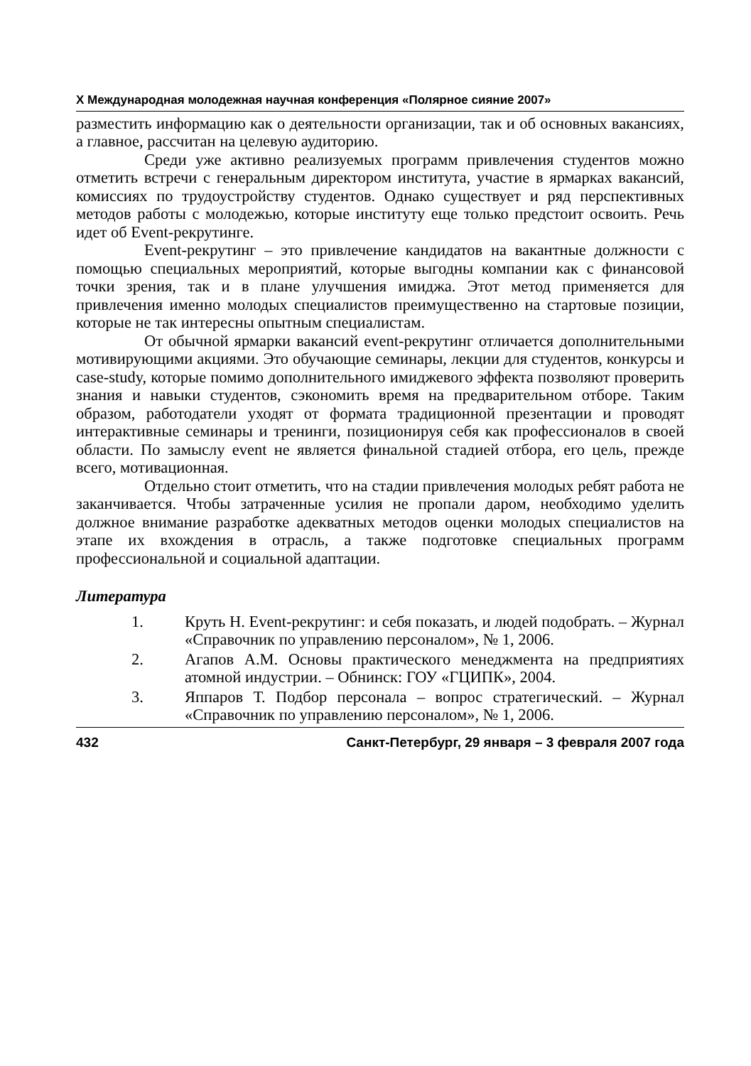X Международная молодежная научная конференция «Полярное сияние 2007»
разместить информацию как о деятельности организации, так и об основных вакансиях, а главное, рассчитан на целевую аудиторию.
Среди уже активно реализуемых программ привлечения студентов можно отметить встречи с генеральным директором института, участие в ярмарках вакансий, комиссиях по трудоустройству студентов. Однако существует и ряд перспективных методов работы с молодежью, которые институту еще только предстоит освоить. Речь идет об Event-рекрутинге.
Event-рекрутинг – это привлечение кандидатов на вакантные должности с помощью специальных мероприятий, которые выгодны компании как с финансовой точки зрения, так и в плане улучшения имиджа. Этот метод применяется для привлечения именно молодых специалистов преимущественно на стартовые позиции, которые не так интересны опытным специалистам.
От обычной ярмарки вакансий event-рекрутинг отличается дополнительными мотивирующими акциями. Это обучающие семинары, лекции для студентов, конкурсы и case-study, которые помимо дополнительного имиджевого эффекта позволяют проверить знания и навыки студентов, сэкономить время на предварительном отборе. Таким образом, работодатели уходят от формата традиционной презентации и проводят интерактивные семинары и тренинги, позиционируя себя как профессионалов в своей области. По замыслу event не является финальной стадией отбора, его цель, прежде всего, мотивационная.
Отдельно стоит отметить, что на стадии привлечения молодых ребят работа не заканчивается. Чтобы затраченные усилия не пропали даром, необходимо уделить должное внимание разработке адекватных методов оценки молодых специалистов на этапе их вхождения в отрасль, а также подготовке специальных программ профессиональной и социальной адаптации.
Литература
1. Круть Н. Event-рекрутинг: и себя показать, и людей подобрать. – Журнал «Справочник по управлению персоналом», № 1, 2006.
2. Агапов А.М. Основы практического менеджмента на предприятиях атомной индустрии. – Обнинск: ГОУ «ГЦИПК», 2004.
3. Яппаров Т. Подбор персонала – вопрос стратегический. – Журнал «Справочник по управлению персоналом», № 1, 2006.
432 Санкт-Петербург, 29 января – 3 февраля 2007 года